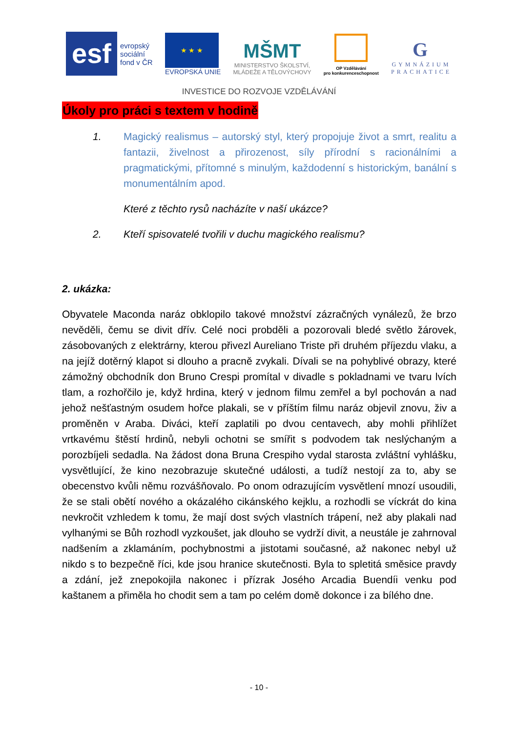esf
evropský
sociální
fond v ČR
★ ★ ★
EVROPSKÁ UNIE
MŠMT
MINISTERSTVO ŠKOLSTVÍ,
MLÁDEŽE A TĚLOVÝCHOVY
OP Vzdělávání
pro konkurenceschopnost
G
GYMNÁZIUM
PRACHATICE
INVESTICE DO ROZVOJE VZDĚLÁVÁNÍ
Úkoly pro práci s textem v hodině
1. Magický realismus – autorský styl, který propojuje život a smrt, realitu a fantazii, živelnost a přirozenost, síly přírodní s racionálními a pragmatickými, přítomné s minulým, každodenní s historickým, banální s monumentálním apod.
Které z těchto rysů nacházíte v naší ukázce?
2. Kteří spisovatelé tvořili v duchu magického realismu?
2. ukázka:
Obyvatele Maconda naráz obklopilo takové množství zázračných vynálezů, že brzo nevěděli, čemu se divit dřív. Celé noci probděli a pozorovali bledé světlo žárovek, zásobovaných z elektrárny, kterou přivezl Aureliano Triste při druhém příjezdu vlaku, a na jejíž dotěrný klapot si dlouho a pracně zvykali. Dívali se na pohyblivé obrazy, které zámožný obchodník don Bruno Crespi promítal v divadle s pokladnami ve tvaru lvích tlam, a rozhořčilo je, když hrdina, který v jednom filmu zemřel a byl pochován a nad jehož nešťastným osudem hořce plakali, se v příštím filmu naráz objevil znovu, živ a proměněn v Araba. Diváci, kteří zaplatili po dvou centavech, aby mohli přihlížet vrtkavému štěstí hrdinů, nebyli ochotni se smířit s podvodem tak neslýchaným a porozbíjeli sedadla. Na žádost dona Bruna Crespiho vydal starosta zvláštní vyhlášku, vysvětlující, že kino nezobrazuje skutečné události, a tudíž nestojí za to, aby se obecenstvo kvůli němu rozvášňovalo. Po onom odrazujícím vysvětlení mnozí usoudili, že se stali obětí nového a okázalého cikánského kejklu, a rozhodli se víckrát do kina nevkročit vzhledem k tomu, že mají dost svých vlastních trápení, než aby plakali nad vylhanými se Bůh rozhodl vyzkoušet, jak dlouho se vydrží divit, a neustále je zahrnoval nadšením a zklamáním, pochybnostmi a jistotami současné, až nakonec nebyl už nikdo s to bezpečně říci, kde jsou hranice skutečnosti. Byla to spletitá směsice pravdy a zdání, jež znepokojila nakonec i přízrak Josého Arcadia Buendíi venku pod kaštanem a přiměla ho chodit sem a tam po celém domě dokonce i za bílého dne.
- 10 -